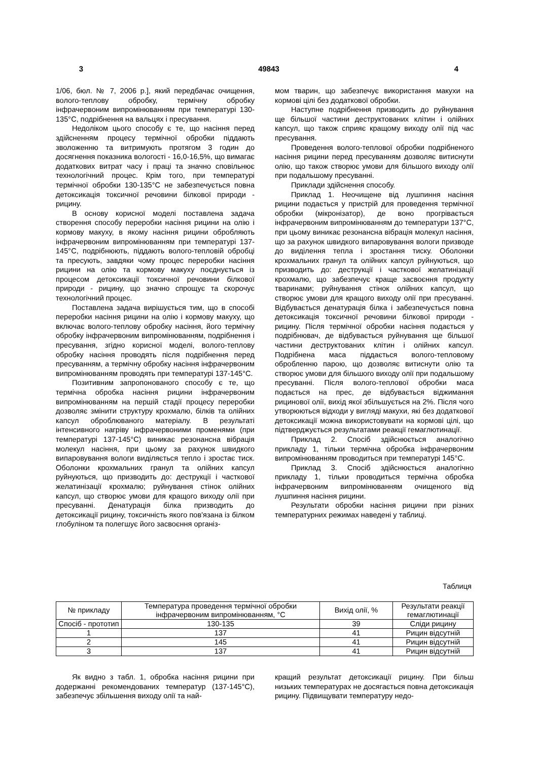3 49843 4
1/06, бюл. № 7, 2006 р.], який передбачає очищення, волого-теплову обробку, термічну обробку інфрачервоним випромінюванням при температурі 130-135°С, подрібнення на вальцях і пресування.
Недоліком цього способу є те, що насіння перед здійсненням процесу термічної обробки піддають зволоженню та витримують протягом 3 годин до досягнення показника вологості - 16,0-16,5%, що вимагає додаткових витрат часу і праці та значно сповільнює технологічний процес. Крім того, при температурі термічної обробки 130-135°С не забезпечується повна детоксикація токсичної речовини білкової природи - рицину.
В основу корисної моделі поставлена задача створення способу переробки насіння рицини на олію і кормову макуху, в якому насіння рицини обробляють інфрачервоним випромінюванням при температурі 137-145°С, подрібнюють, піддають волого-тепловій обробці та пресують, завдяки чому процес переробки насіння рицини на олію та кормову макуху поєднується із процесом детоксикації токсичної речовини білкової природи - рицину, що значно спрощує та скорочує технологічний процес.
Поставлена задача вирішується тим, що в способі переробки насіння рицини на олію і кормову макуху, що включає волого-теплову обробку насіння, його термічну обробку інфрачервоним випромінюванням, подрібнення і пресування, згідно корисної моделі, волого-теплову обробку насіння проводять після подрібнення перед пресуванням, а термічну обробку насіння інфрачервоним випромінюванням проводять при температурі 137-145°С.
Позитивним запропонованого способу є те, що термічна обробка насіння рицини інфрачервоним випромінюванням на першій стадії процесу переробки дозволяє змінити структуру крохмалю, білків та олійних капсул оброблюваного матеріалу. В результаті інтенсивного нагріву інфрачервоними променями (при температурі 137-145°С) виникає резонансна вібрація молекул насіння, при цьому за рахунок швидкого випаровування вологи виділяється тепло і зростає тиск. Оболонки крохмальних гранул та олійних капсул руйнуються, що призводить до: деструкції і часткової желатинізації крохмалю; руйнування стінок олійних капсул, що створює умови для кращого виходу олії при пресуванні. Денатурація білка призводить до детоксикації рицину, токсичність якого пов'язана із білком глобуліном та полегшує його засвоєння організ-
мом тварин, що забезпечує використання макухи на кормові цілі без додаткової обробки.
Наступне подрібнення призводить до руйнування ще більшої частини деструктованих клітин і олійних капсул, що також сприяє кращому виходу олії під час пресування.
Проведення волого-теплової обробки подрібненого насіння рицини перед пресуванням дозволяє витиснути олію, що також створює умови для більшого виходу олії при подальшому пресуванні.
Приклади здійснення способу.
Приклад 1. Неочищене від лушпиння насіння рицини подається у пристрій для проведення термічної обробки (мікронізатор), де воно прогрівається інфрачервоним випромінюванням до температури 137°С, при цьому виникає резонансна вібрація молекул насіння, що за рахунок швидкого випаровування вологи призводе до виділення тепла і зростання тиску. Оболонки крохмальних гранул та олійних капсул руйнуються, що призводить до: деструкції і часткової желатинізації крохмалю, що забезпечує краще засвоєння продукту тваринами; руйнування стінок олійних капсул, що створює умови для кращого виходу олії при пресуванні. Відбувається денатурація білка і забезпечується повна детоксикація токсичної речовини білкової природи - рицину. Після термічної обробки насіння подається у подрібнювач, де відбувається руйнування ще більшої частини деструктованих клітин і олійних капсул. Подрібнена маса піддається волого-тепловому обробленню парою, що дозволяє витиснути олію та створює умови для більшого виходу олії при подальшому пресуванні. Після волого-теплової обробки маса подається на прес, де відбувається віджимання рицинової олії, вихід якої збільшується на 2%. Після чого утворюються відходи у вигляді макухи, які без додаткової детоксикації можна використовувати на кормові цілі, що підтверджується результатами реакції гемаглютинації.
Приклад 2. Спосіб здійснюється аналогічно прикладу 1, тільки термічна обробка інфрачервоним випромінюванням проводиться при температурі 145°С.
Приклад 3. Спосіб здійснюється аналогічно прикладу 1, тільки проводиться термічна обробка інфрачервоним випромінюванням очищеного від лушпиння насіння рицини.
Результати обробки насіння рицини при різних температурних режимах наведені у таблиці.
Таблиця
| № прикладу | Температура проведення термічної обробки інфрачервоним випромінюванням, °С | Вихід олії, % | Результати реакції гемаглютинації |
| Спосіб - прототип | 130-135 | 39 | Сліди рицину |
| 1 | 137 | 41 | Рицин відсутній |
| 2 | 145 | 41 | Рицин відсутній |
| 3 | 137 | 41 | Рицин відсутній |
Як видно з табл. 1, обробка насіння рицини при додержанні рекомендованих температур (137-145°С), забезпечує збільшення виходу олії та най-
кращий результат детоксикації рицину. При більш низьких температурах не досягається повна детоксикація рицину. Підвищувати температуру недо-